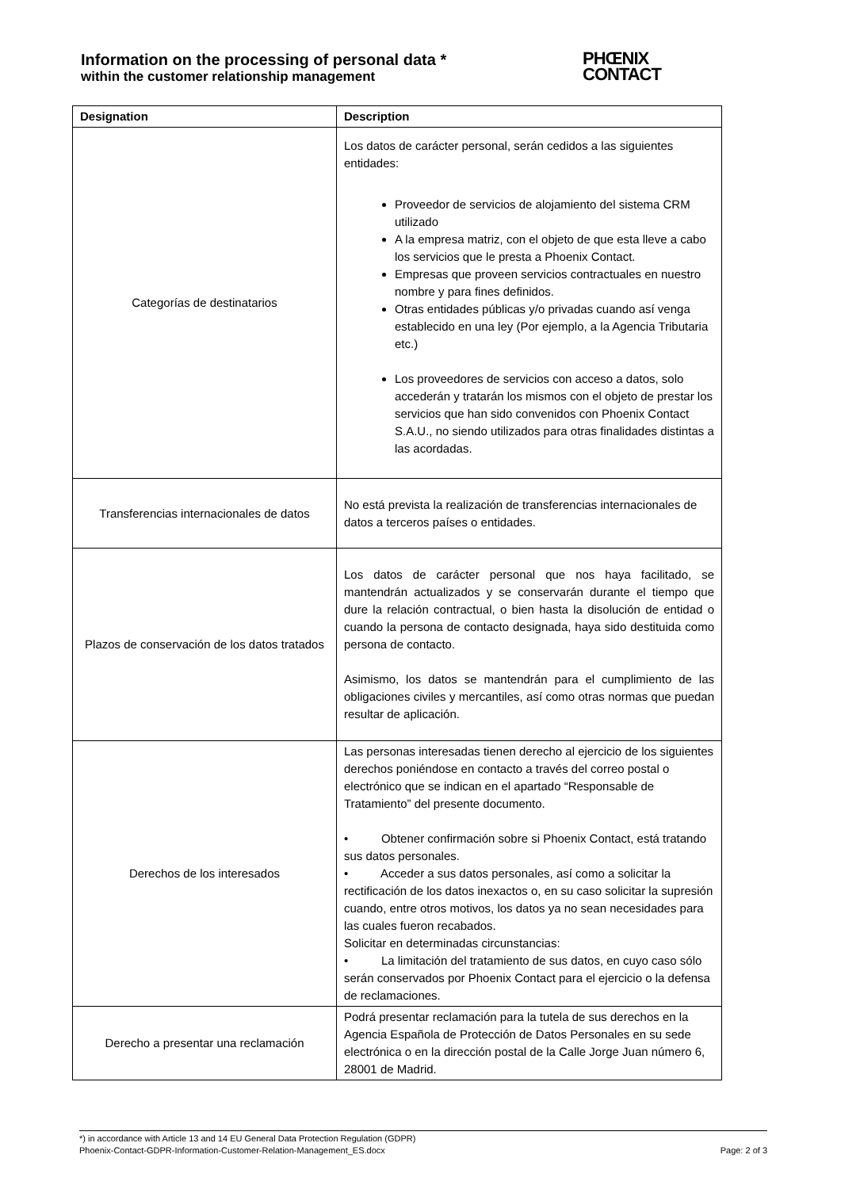Information on the processing of personal data *
within the customer relationship management
PHŒNIX
CONTACT
| Designation | Description |
| --- | --- |
| Categorías de destinatarios | Los datos de carácter personal, serán cedidos a las siguientes entidades: Proveedor de servicios de alojamiento del sistema CRM utilizado A la empresa matriz, con el objeto de que esta lleve a cabo los servicios que le presta a Phoenix Contact. Empresas que proveen servicios contractuales en nuestro nombre y para fines definidos. Otras entidades públicas y/o privadas cuando así venga establecido en una ley (Por ejemplo, a la Agencia Tributaria etc.) Los proveedores de servicios con acceso a datos, solo accederán y tratarán los mismos con el objeto de prestar los servicios que han sido convenidos con Phoenix Contact S.A.U., no siendo utilizados para otras finalidades distintas a las acordadas. |
| Transferencias internacionales de datos | No está prevista la realización de transferencias internacionales de datos a terceros países o entidades. |
| Plazos de conservación de los datos tratados | Los datos de carácter personal que nos haya facilitado, se mantendrán actualizados y se conservarán durante el tiempo que dure la relación contractual, o bien hasta la disolución de entidad o cuando la persona de contacto designada, haya sido destituida como persona de contacto. Asimismo, los datos se mantendrán para el cumplimiento de las obligaciones civiles y mercantiles, así como otras normas que puedan resultar de aplicación. |
| Derechos de los interesados | Las personas interesadas tienen derecho al ejercicio de los siguientes derechos poniéndose en contacto a través del correo postal o electrónico que se indican en el apartado “Responsable de Tratamiento” del presente documento. • Obtener confirmación sobre si Phoenix Contact, está tratando sus datos personales. • Acceder a sus datos personales, así como a solicitar la rectificación de los datos inexactos o, en su caso solicitar la supresión cuando, entre otros motivos, los datos ya no sean necesidades para las cuales fueron recabados. Solicitar en determinadas circunstancias: • La limitación del tratamiento de sus datos, en cuyo caso sólo serán conservados por Phoenix Contact para el ejercicio o la defensa de reclamaciones. |
| Derecho a presentar una reclamación | Podrá presentar reclamación para la tutela de sus derechos en la Agencia Española de Protección de Datos Personales en su sede electrónica o en la dirección postal de la Calle Jorge Juan número 6, 28001 de Madrid. |
*) in accordance with Article 13 and 14 EU General Data Protection Regulation (GDPR)
Phoenix-Contact-GDPR-Information-Customer-Relation-Management_ES.docx Page: 2 of 3